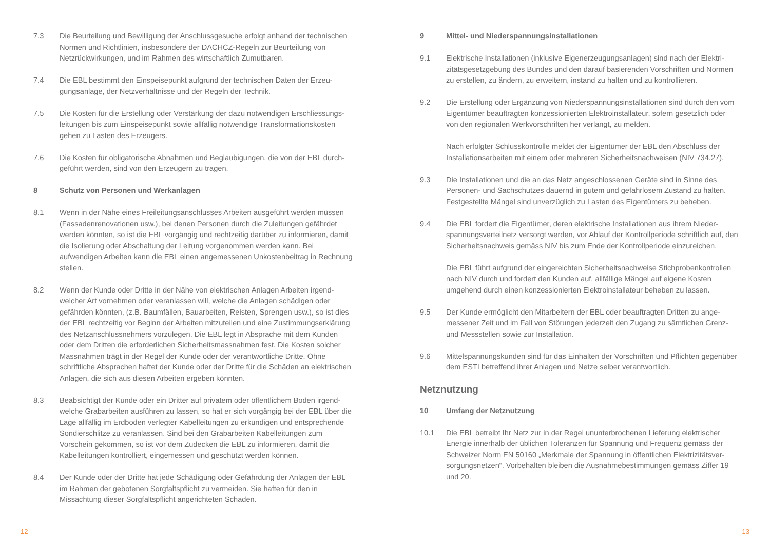7.3 Die Beurteilung und Bewilligung der Anschlussgesuche erfolgt anhand der techni­schen Normen und Richtlinien, insbesondere der DACHCZ-Regeln zur Beurteilung von Netzrückwirkungen, und im Rahmen des wirtschaftlich Zumutbaren.
7.4 Die EBL bestimmt den Einspeisepunkt aufgrund der technischen Daten der Erzeu­gungsanlage, der Netzverhältnisse und der Regeln der Technik.
7.5 Die Kosten für die Erstellung oder Verstärkung der dazu notwendigen Erschliessungs­leitungen bis zum Einspeisepunkt sowie allfällig notwendige Transformationskosten gehen zu Lasten des Erzeugers.
7.6 Die Kosten für obligatorische Abnahmen und Beglaubigungen, die von der EBL durch­geführt werden, sind von den Erzeugern zu tragen.
8 Schutz von Personen und Werkanlagen
8.1 Wenn in der Nähe eines Freileitungsanschlusses Arbeiten ausgeführt werden müssen (Fassadenrenovationen usw.), bei denen Personen durch die Zuleitungen gefährdet werden könnten, so ist die EBL vorgängig und rechtzeitig darüber zu informieren, damit die Isolierung oder Abschaltung der Leitung vorgenommen werden kann. Bei aufwendigen Arbeiten kann die EBL einen angemessenen Unkostenbeitrag in Rech­nung stellen.
8.2 Wenn der Kunde oder Dritte in der Nähe von elektrischen Anlagen Arbeiten irgend­welcher Art vornehmen oder veranlassen will, welche die Anlagen schädigen oder gefährden könnten, (z.B. Baumfällen, Bauarbeiten, Reisten, Sprengen usw.), so ist dies der EBL rechtzeitig vor Beginn der Arbeiten mitzuteilen und eine Zustimmungs­erklärung des Netzanschlussnehmers vorzulegen. Die EBL legt in Absprache mit dem Kunden oder dem Dritten die erforderlichen Sicherheitsmassnahmen fest. Die Kosten solcher Massnahmen trägt in der Regel der Kunde oder der verantwortliche Dritte. Ohne schriftliche Absprachen haftet der Kunde oder der Dritte für die Schäden an elektrischen Anlagen, die sich aus diesen Arbeiten ergeben könnten.
8.3 Beabsichtigt der Kunde oder ein Dritter auf privatem oder öffentlichem Boden irgend­welche Grabarbeiten ausführen zu lassen, so hat er sich vorgängig bei der EBL über die Lage allfällig im Erdboden verlegter Kabelleitungen zu erkundigen und entspre­chende Sondierschlitze zu veranlassen. Sind bei den Grabarbeiten Kabelleitungen zum Vorschein gekommen, so ist vor dem Zudecken die EBL zu informieren, damit die Kabelleitungen kontrolliert, eingemessen und geschützt werden können.
8.4 Der Kunde oder der Dritte hat jede Schädigung oder Gefährdung der Anlagen der EBL im Rahmen der gebotenen Sorgfaltspflicht zu vermeiden. Sie haften für den in Missachtung dieser Sorgfaltspflicht angerichteten Schaden.
12
9 Mittel- und Niederspannungsinstallationen
9.1 Elektrische Installationen (inklusive Eigenerzeugungsanlagen) sind nach der Elektri­zitätsgesetzgebung des Bundes und den darauf basierenden Vorschriften und Normen zu erstellen, zu ändern, zu erweitern, instand zu halten und zu kontrollieren.
9.2 Die Erstellung oder Ergänzung von Niederspannungsinstallationen sind durch den vom Eigentümer beauftragten konzessionierten Elektroinstallateur, sofern gesetzlich oder von den regionalen Werkvorschriften her verlangt, zu melden.
Nach erfolgter Schlusskontrolle meldet der Eigentümer der EBL den Abschluss der Installationsarbeiten mit einem oder mehreren Sicherheitsnachweisen (NIV 734.27).
9.3 Die Installationen und die an das Netz angeschlossenen Geräte sind in Sinne des Personen- und Sachschutzes dauernd in gutem und gefahrlosem Zustand zu halten. Festgestellte Mängel sind unverzüglich zu Lasten des Eigentümers zu beheben.
9.4 Die EBL fordert die Eigentümer, deren elektrische Installationen aus ihrem Nieder­spannungsverteilnetz versorgt werden, vor Ablauf der Kontrollperiode schriftlich auf, den Sicherheitsnachweis gemäss NIV bis zum Ende der Kontrollperiode einzureichen.
Die EBL führt aufgrund der eingereichten Sicherheitsnachweise Stichprobenkontrol­len nach NIV durch und fordert den Kunden auf, allfällige Mängel auf eigene Kosten umgehend durch einen konzessionierten Elektroinstallateur beheben zu lassen.
9.5 Der Kunde ermöglicht den Mitarbeitern der EBL oder beauftragten Dritten zu ange­messener Zeit und im Fall von Störungen jederzeit den Zugang zu sämtlichen Grenz- und Messstellen sowie zur Installation.
9.6 Mittelspannungskunden sind für das Einhalten der Vorschriften und Pflichten gegen­über dem ESTI betreffend ihrer Anlagen und Netze selber verantwortlich.
Netznutzung
10 Umfang der Netznutzung
10.1 Die EBL betreibt Ihr Netz zur in der Regel ununterbrochenen Lieferung elektrischer Energie innerhalb der üblichen Toleranzen für Spannung und Frequenz gemäss der Schweizer Norm EN 50160 „Merkmale der Spannung in öffentlichen Elektrizitätsver­sorgungsnetzen“. Vorbehalten bleiben die Ausnahmebestimmungen gemäss Ziffer 19 und 20.
13